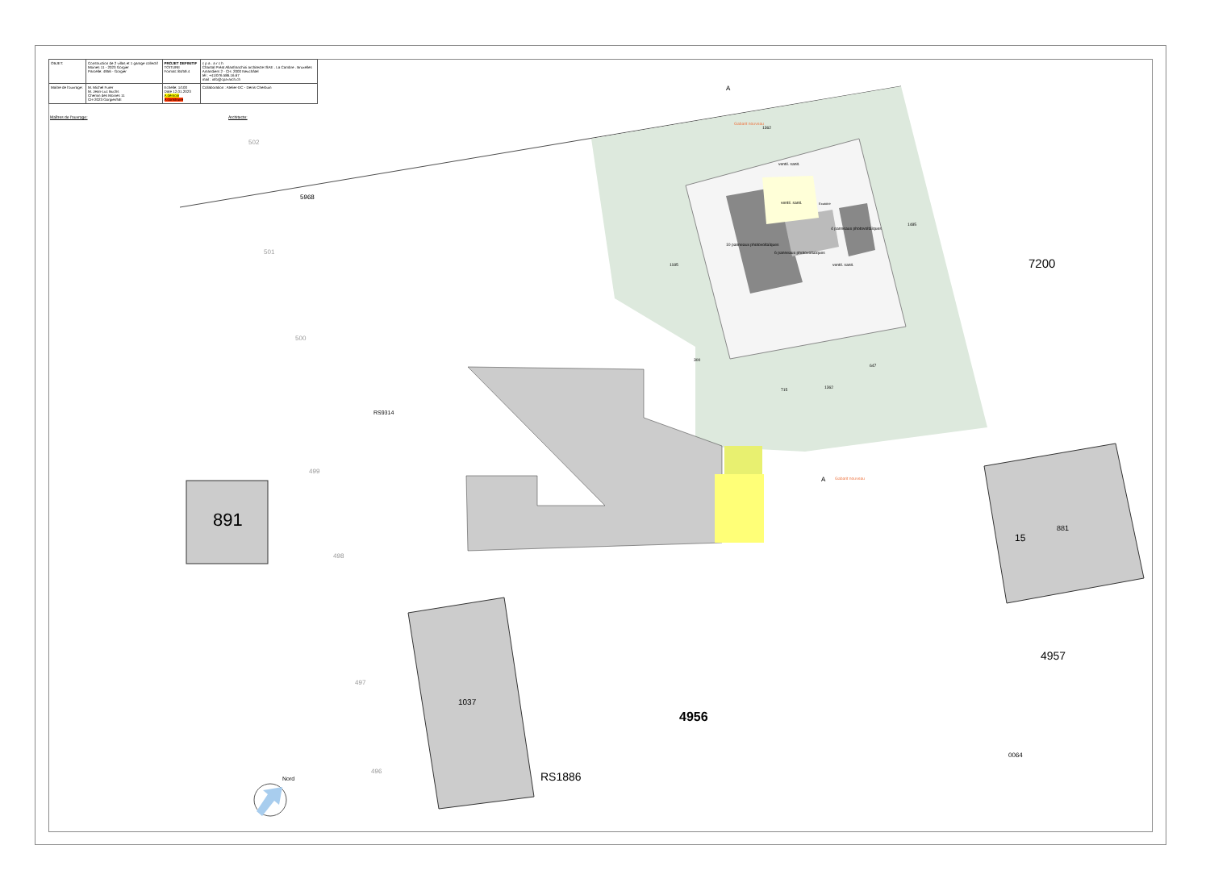| OBJET: | Construction de 2 villas et 1 garage collectif Moines 11 - 2023 Gorgier Parcelle: 4956 - Gorgier | PROJET DEFINITIF TOITURE Format: 84/59.4 | c p a . a r c h Chantal Préat Allanfranchini architecte ISAE . La Cambre . Bruxelles Amandiers 2 - CH. 2000 Neuchâtel tél : +41/076.586.16.67 mail : info@cpa-arch.ch |
| Maître de l'ouvrage: | M. Michel Furer M. Jean-Luc Buchs Chemin des Moines 11 CH-2023 Gorgier/NE | Echelle: 1/100 Date 12.01.2023 A démolir A construire | Collaboration : Atelier-DC - Denis Cherbuin |
Maîtres de l'ouvrage: Architecte:
891
1037
881
15
4956
4957
7200
RS1886
RS9314
5968
0064
Nord
ventil. sanit.
ventil. sanit.
ventil. sanit.
Exutoire
10 panneaux photovoltaïques
6 panneaux photovoltaïques
4 panneaux photovoltaïques
Gabarit nouveau
Gabarit nouveau
A
A
1362
647
715
1362
1185
1485
300
502
501
500
499
498
497
496